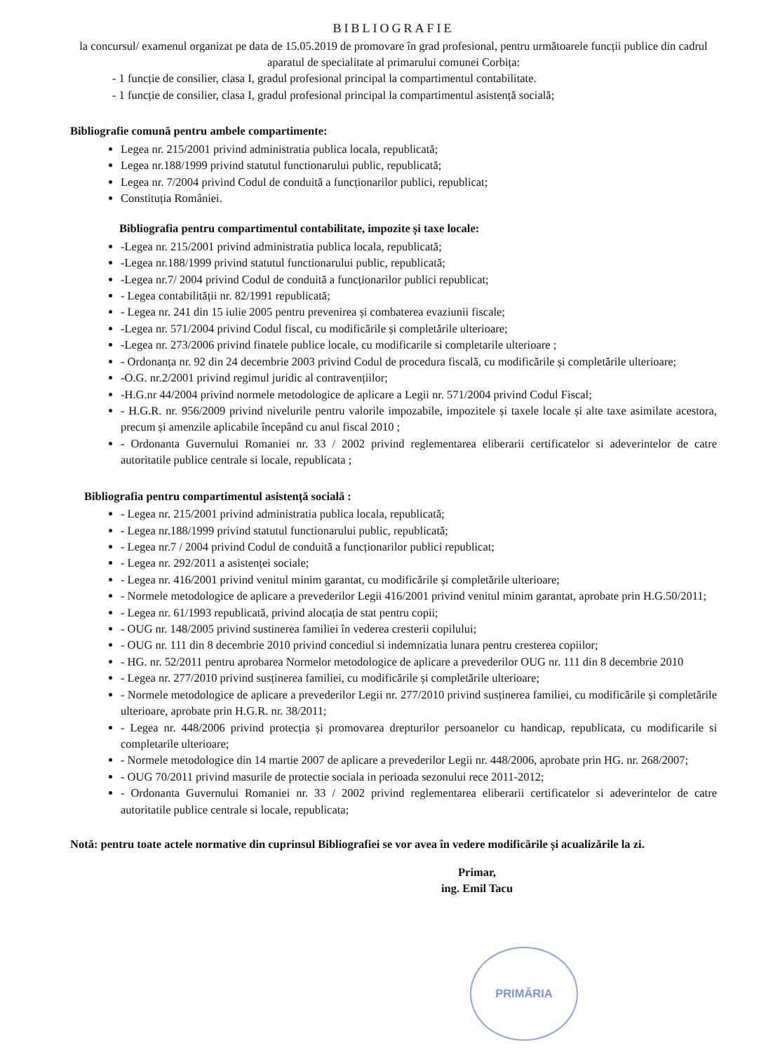BIBLIOGRAFIE
la concursul/ examenul organizat pe data de 15.05.2019 de promovare în grad profesional, pentru următoarele funcții publice din cadrul aparatul de specialitate al primarului comunei Corbița:
- 1 funcție de consilier, clasa I, gradul profesional principal la compartimentul contabilitate.
- 1 funcție de consilier, clasa I, gradul profesional principal la compartimentul asistență socială;
Bibliografie comună pentru ambele compartimente:
Legea nr. 215/2001 privind administratia publica locala, republicată;
Legea nr.188/1999 privind statutul functionarului public, republicată;
Legea nr. 7/2004 privind Codul de conduită a funcționarilor publici, republicat;
Constituția României.
Bibliografia pentru compartimentul contabilitate, impozite și taxe locale:
-Legea nr. 215/2001 privind administratia publica locala, republicată;
-Legea nr.188/1999 privind statutul functionarului public, republicată;
-Legea nr.7/ 2004 privind Codul de conduită a funcționarilor publici republicat;
- Legea contabilității nr. 82/1991 republicată;
- Legea nr. 241 din 15 iulie 2005 pentru prevenirea și combaterea evaziunii fiscale;
-Legea nr. 571/2004 privind Codul fiscal, cu modificările și completările ulterioare;
-Legea nr. 273/2006 privind finatele publice locale, cu modificarile si completarile ulterioare ;
- Ordonanța nr. 92 din 24 decembrie 2003 privind Codul de procedura fiscală, cu modificările și completările ulterioare;
-O.G. nr.2/2001 privind regimul juridic al contravențiilor;
-H.G.nr 44/2004 privind normele metodologice de aplicare a Legii nr. 571/2004 privind Codul Fiscal;
- H.G.R. nr. 956/2009 privind nivelurile pentru valorile impozabile, impozitele și taxele locale și alte taxe asimilate acestora, precum și amenzile aplicabile începând cu anul fiscal 2010 ;
- Ordonanta Guvernului Romaniei nr. 33 / 2002 privind reglementarea eliberarii certificatelor si adeverintelor de catre autoritatile publice centrale si locale, republicata ;
Bibliografia pentru compartimentul asistență socială :
- Legea nr. 215/2001 privind administratia publica locala, republicată;
- Legea nr.188/1999 privind statutul functionarului public, republicată;
- Legea nr.7 / 2004 privind Codul de conduită a funcționarilor publici republicat;
- Legea nr. 292/2011 a asistenței sociale;
- Legea nr. 416/2001 privind venitul minim garantat, cu modificările și completările ulterioare;
- Normele metodologice de aplicare a prevederilor Legii 416/2001 privind venitul minim garantat, aprobate prin H.G.50/2011;
- Legea nr. 61/1993 republicată, privind alocația de stat pentru copii;
- OUG nr. 148/2005 privind sustinerea familiei în vederea cresterii copilului;
- OUG nr. 111 din 8 decembrie 2010 privind concediul si indemnizatia lunara pentru cresterea copiilor;
- HG. nr. 52/2011 pentru aprobarea Normelor metodologice de aplicare a prevederilor OUG nr. 111 din 8 decembrie 2010
- Legea nr. 277/2010 privind susținerea familiei, cu modificările și completările ulterioare;
- Normele metodologice de aplicare a prevederilor Legii nr. 277/2010 privind susținerea familiei, cu modificările și completările ulterioare, aprobate prin H.G.R. nr. 38/2011;
- Legea nr. 448/2006 privind protecția și promovarea drepturilor persoanelor cu handicap, republicata, cu modificarile si completarile ulterioare;
- Normele metodologice din 14 martie 2007 de aplicare a prevederilor Legii nr. 448/2006, aprobate prin HG. nr. 268/2007;
- OUG 70/2011 privind masurile de protectie sociala in perioada sezonului rece 2011-2012;
- Ordonanta Guvernului Romaniei nr. 33 / 2002 privind reglementarea eliberarii certificatelor si adeverintelor de catre autoritatile publice centrale si locale, republicata;
Notă: pentru toate actele normative din cuprinsul Bibliografiei se vor avea în vedere modificările și acualizările la zi.
Primar,
ing. Emil Tacu
PRIMĂRIA